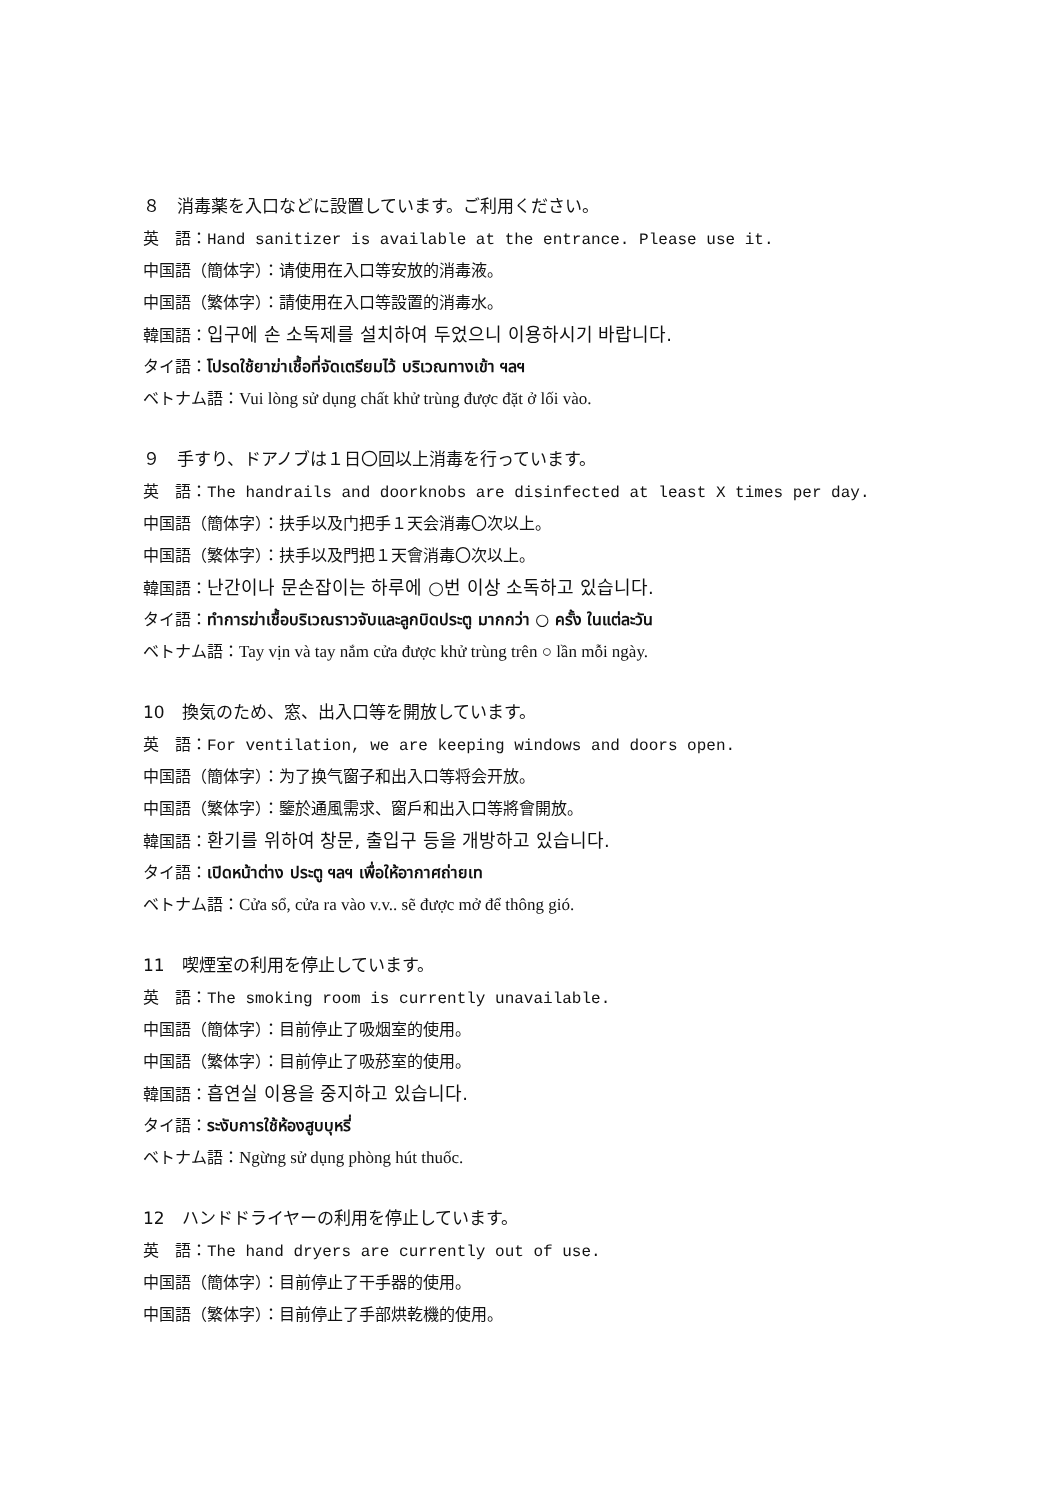８　消毒薬を入口などに設置しています。ご利用ください。
英　語：Hand sanitizer is available at the entrance. Please use it.
中国語（簡体字）：请使用在入口等安放的消毒液。
中国語（繁体字）：請使用在入口等設置的消毒水。
韓国語：입구에 손 소독제를 설치하여 두었으니 이용하시기 바랍니다.
タイ語：โปรดใช้ยาฆ่าเชื้อที่จัดเตรียมไว้ บริเวณทางเข้า ฯลฯ
ベトナム語：Vui lòng sử dụng chất khử trùng được đặt ở lối vào.
９　手すり、ドアノブは１日〇回以上消毒を行っています。
英　語：The handrails and doorknobs are disinfected at least X times per day.
中国語（簡体字）：扶手以及门把手１天会消毒〇次以上。
中国語（繁体字）：扶手以及門把１天會消毒〇次以上。
韓国語：난간이나 문손잡이는 하루에 ○번 이상 소독하고 있습니다.
タイ語：ทำการฆ่าเชื้อบริเวณราวจับและลูกบิดประตู มากกว่า ○ ครั้ง ในแต่ละวัน
ベトナム語：Tay vịn và tay nắm cửa được khử trùng trên ○ lần mỗi ngày.
10　換気のため、窓、出入口等を開放しています。
英　語：For ventilation, we are keeping windows and doors open.
中国語（簡体字）：为了换气窗子和出入口等将会开放。
中国語（繁体字）：鑒於通風需求、窗戶和出入口等將會開放。
韓国語：환기를 위하여 창문, 출입구 등을 개방하고 있습니다.
タイ語：เปิดหน้าต่าง ประตู ฯลฯ เพื่อให้อากาศถ่ายเท
ベトナム語：Cửa sổ, cửa ra vào v.v.. sẽ được mở để thông gió.
11　喫煙室の利用を停止しています。
英　語：The smoking room is currently unavailable.
中国語（簡体字）：目前停止了吸烟室的使用。
中国語（繁体字）：目前停止了吸菸室的使用。
韓国語：흡연실 이용을 중지하고 있습니다.
タイ語：ระงับการใช้ห้องสูบบุหรี่
ベトナム語：Ngừng sử dụng phòng hút thuốc.
12　ハンドドライヤーの利用を停止しています。
英　語：The hand dryers are currently out of use.
中国語（簡体字）：目前停止了干手器的使用。
中国語（繁体字）：目前停止了手部烘乾機的使用。